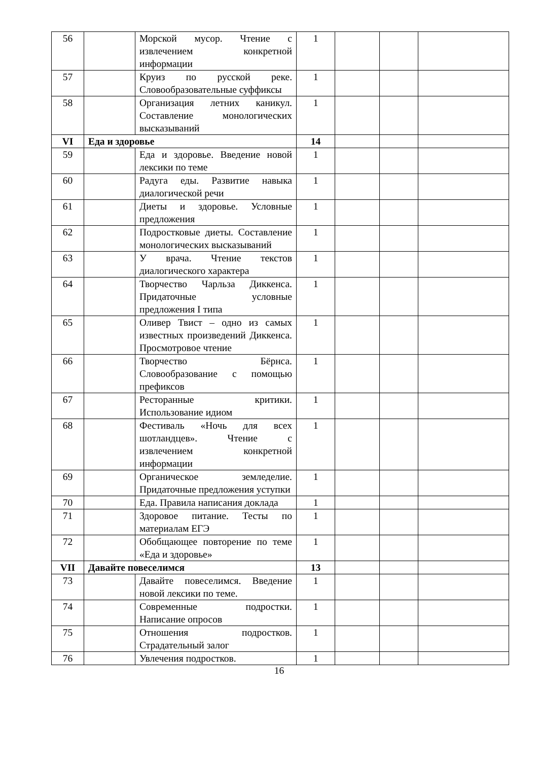| 56 | | Морской мусор. Чтение с извлечением конкретной информации | 1 | | | |
| 57 | | Круиз по русской реке. Словообразовательные суффиксы | 1 | | | |
| 58 | | Организация летних каникул. Составление монологических высказываний | 1 | | | |
| VI | Еда и здоровье | | 14 | | | |
| 59 | | Еда и здоровье. Введение новой лексики по теме | 1 | | | |
| 60 | | Радуга еды. Развитие навыка диалогической речи | 1 | | | |
| 61 | | Диеты и здоровье. Условные предложения | 1 | | | |
| 62 | | Подростковые диеты. Составление монологических высказываний | 1 | | | |
| 63 | | У врача. Чтение текстов диалогического характера | 1 | | | |
| 64 | | Творчество Чарльза Диккенса. Придаточные условные предложения I типа | 1 | | | |
| 65 | | Оливер Твист – одно из самых известных произведений Диккенса. Просмотровое чтение | 1 | | | |
| 66 | | Творчество Бёрнса. Словообразование с помощью префиксов | 1 | | | |
| 67 | | Ресторанные критики. Использование идиом | 1 | | | |
| 68 | | Фестиваль «Ночь для всех шотландцев». Чтение с извлечением конкретной информации | 1 | | | |
| 69 | | Органическое земледелие. Придаточные предложения уступки | 1 | | | |
| 70 | | Еда. Правила написания доклада | 1 | | | |
| 71 | | Здоровое питание. Тесты по материалам ЕГЭ | 1 | | | |
| 72 | | Обобщающее повторение по теме «Еда и здоровье» | 1 | | | |
| VII | Давайте повеселимся | | 13 | | | |
| 73 | | Давайте повеселимся. Введение новой лексики по теме. | 1 | | | |
| 74 | | Современные подростки. Написание опросов | 1 | | | |
| 75 | | Отношения подростков. Страдательный залог | 1 | | | |
| 76 | | Увлечения подростков. | 1 | | | |
16